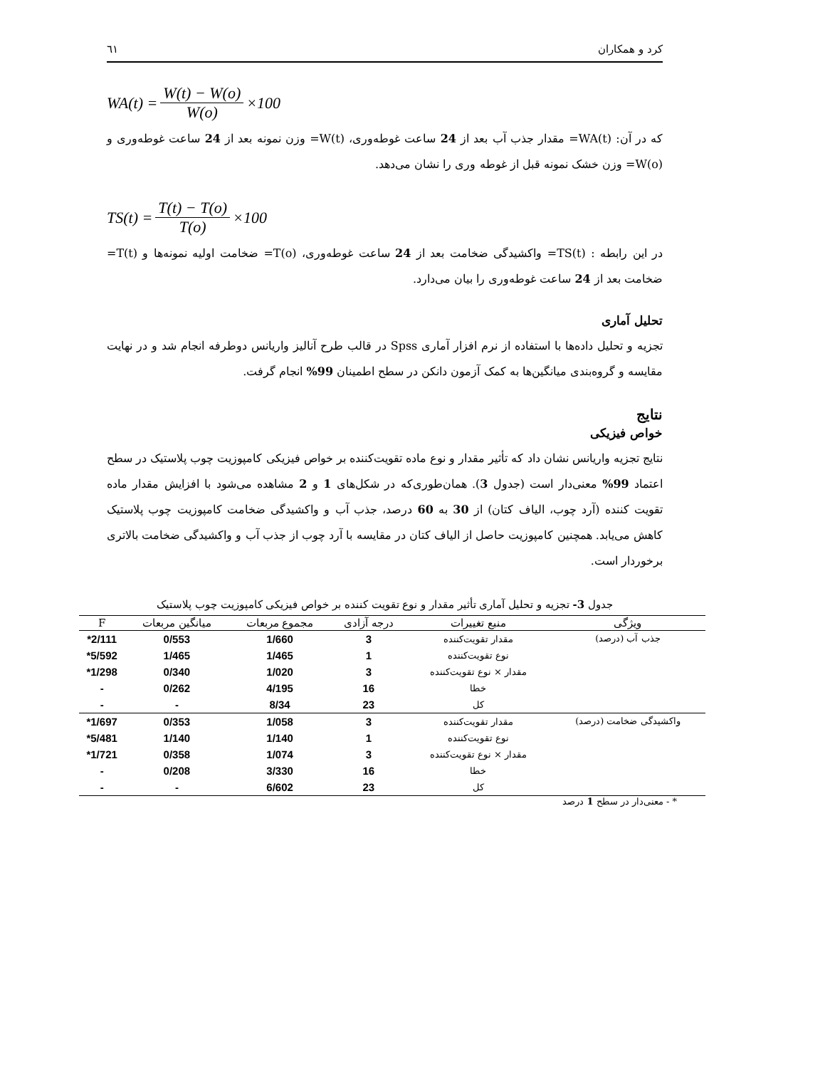کرد و همکاران ٦١
WA(t) = W(t) − W(o) W(o) ×100
که در آن: WA(t)= مقدار جذب آب بعد از 24 ساعت غوطه‌وری، W(t)= وزن نمونه بعد از 24 ساعت غوطه‌وری و W(o)= وزن خشک نمونه قبل از غوطه وری را نشان می‌دهد.
TS(t) = T(t) − T(o) T(o) ×100
در این رابطه : TS(t)= واکشیدگی ضخامت بعد از 24 ساعت غوطه‌وری، T(o)= ضخامت اولیه نمونه‌ها و T(t)= ضخامت بعد از 24 ساعت غوطه‌وری را بیان می‌دارد.
تحلیل آماری
تجزیه و تحلیل داده‌ها با استفاده از نرم افزار آماری Spss در قالب طرح آنالیز واریانس دوطرفه انجام شد و در نهایت مقایسه و گروه‌بندی میانگین‌ها به کمک آزمون دانکن در سطح اطمینان 99% انجام گرفت.
نتایج
خواص فیزیکی
نتایج تجزیه واریانس نشان داد که تأثیر مقدار و نوع ماده تقویت‌کننده بر خواص فیزیکی کامپوزیت چوب پلاستیک در سطح اعتماد 99% معنی‌دار است (جدول 3). همان‌طوری‌که در شکل‌های 1 و 2 مشاهده می‌شود با افزایش مقدار ماده تقویت کننده (آرد چوب، الیاف کتان) از 30 به 60 درصد، جذب آب و واکشیدگی ضخامت کامپوزیت چوب پلاستیک کاهش می‌یابد. همچنین کامپوزیت حاصل از الیاف کتان در مقایسه با آرد چوب از جذب آب و واکشیدگی ضخامت بالاتری برخوردار است.
جدول 3- تجزیه و تحلیل آماری تأثیر مقدار و نوع تقویت کننده بر خواص فیزیکی کامپوزیت چوب پلاستیک
| ویژگی | منبع تغییرات | درجه آزادی | مجموع مربعات | میانگین مربعات | F |
| --- | --- | --- | --- | --- | --- |
| جذب آب (درصد) | مقدار تقویت‌کننده | 3 | 1/660 | 0/553 | 2/111* |
| | نوع تقویت‌کننده | 1 | 1/465 | 1/465 | 5/592* |
| | مقدار × نوع تقویت‌کننده | 3 | 1/020 | 0/340 | 1/298* |
| | خطا | 16 | 4/195 | 0/262 | - |
| | کل | 23 | 8/34 | - | - |
| واکشیدگی ضخامت (درصد) | مقدار تقویت‌کننده | 3 | 1/058 | 0/353 | 1/697* |
| | نوع تقویت‌کننده | 1 | 1/140 | 1/140 | 5/481* |
| | مقدار × نوع تقویت‌کننده | 3 | 1/074 | 0/358 | 1/721* |
| | خطا | 16 | 3/330 | 0/208 | - |
| | کل | 23 | 6/602 | - | - |
* - معنی‌دار در سطح 1 درصد